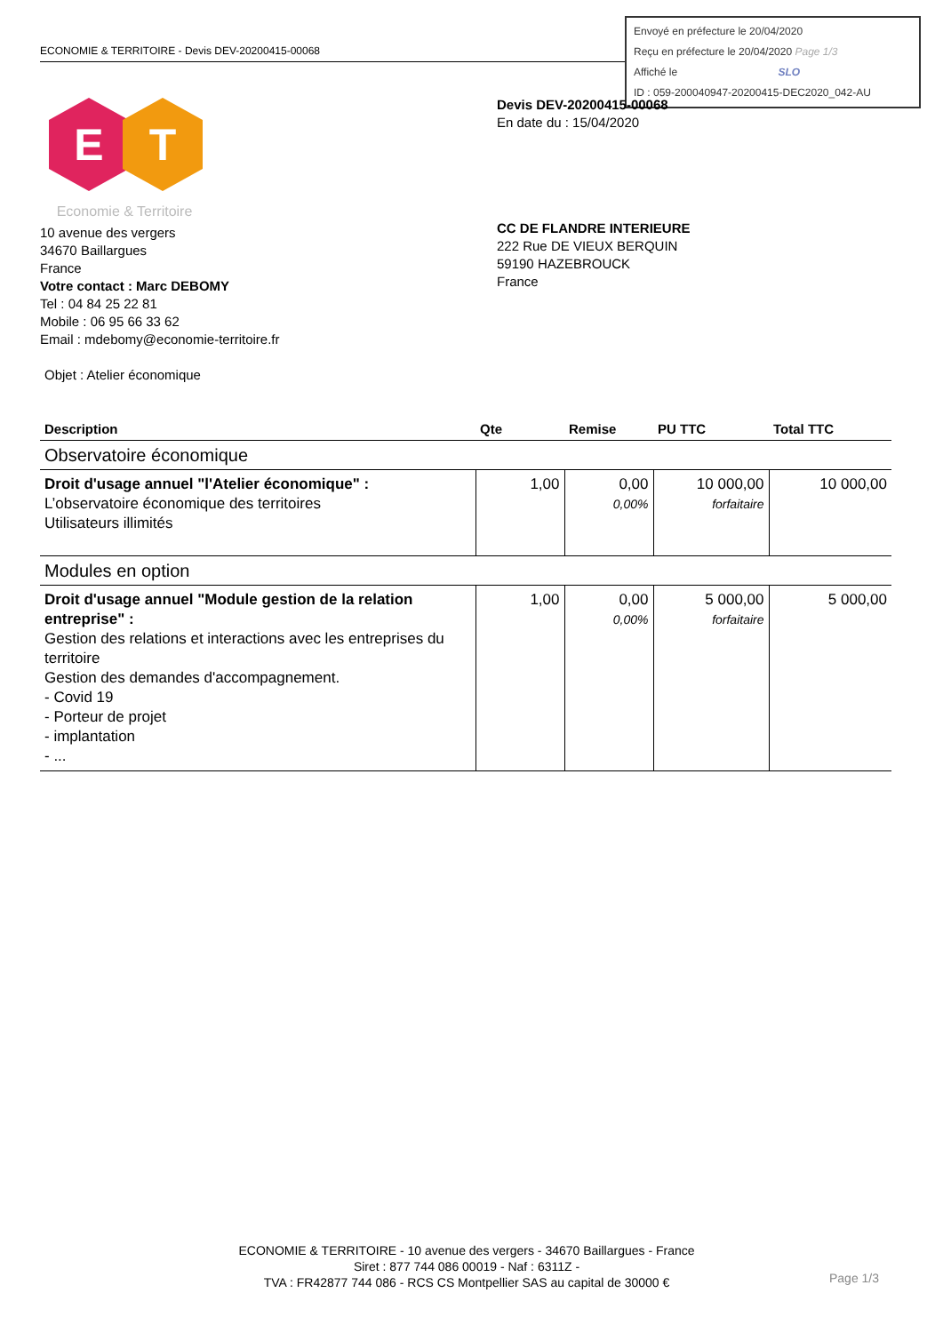ECONOMIE & TERRITOIRE - Devis DEV-20200415-00068
Envoyé en préfecture le 20/04/2020
Reçu en préfecture le 20/04/2020 Page 1/3
Affiché le SLO
ID : 059-200040947-20200415-DEC2020_042-AU
E
T
Economie & Territoire
10 avenue des vergers
34670 Baillargues
France
Votre contact : Marc DEBOMY
Tel : 04 84 25 22 81
Mobile : 06 95 66 33 62
Email : mdebomy@economie-territoire.fr
Devis DEV-20200415-00068
En date du : 15/04/2020
CC DE FLANDRE INTERIEURE
222 Rue DE VIEUX BERQUIN
59190 HAZEBROUCK
France
Objet : Atelier économique
| Description | Qte | Remise | PU TTC | Total TTC |
| --- | --- | --- | --- | --- |
| Observatoire économique | | | | |
| Droit d'usage annuel "l'Atelier économique" : L’observatoire économique des territoires Utilisateurs illimités | 1,00 | 0,00 0,00% | 10 000,00 forfaitaire | 10 000,00 |
| Modules en option | | | | |
| Droit d'usage annuel "Module gestion de la relation entreprise" : Gestion des relations et interactions avec les entreprises du territoire Gestion des demandes d'accompagnement. - Covid 19 - Porteur de projet - implantation - ... | 1,00 | 0,00 0,00% | 5 000,00 forfaitaire | 5 000,00 |
ECONOMIE & TERRITOIRE - 10 avenue des vergers - 34670 Baillargues - France
Siret : 877 744 086 00019 - Naf : 6311Z -
TVA : FR42877 744 086 - RCS CS Montpellier SAS au capital de 30000 €
Page 1/3